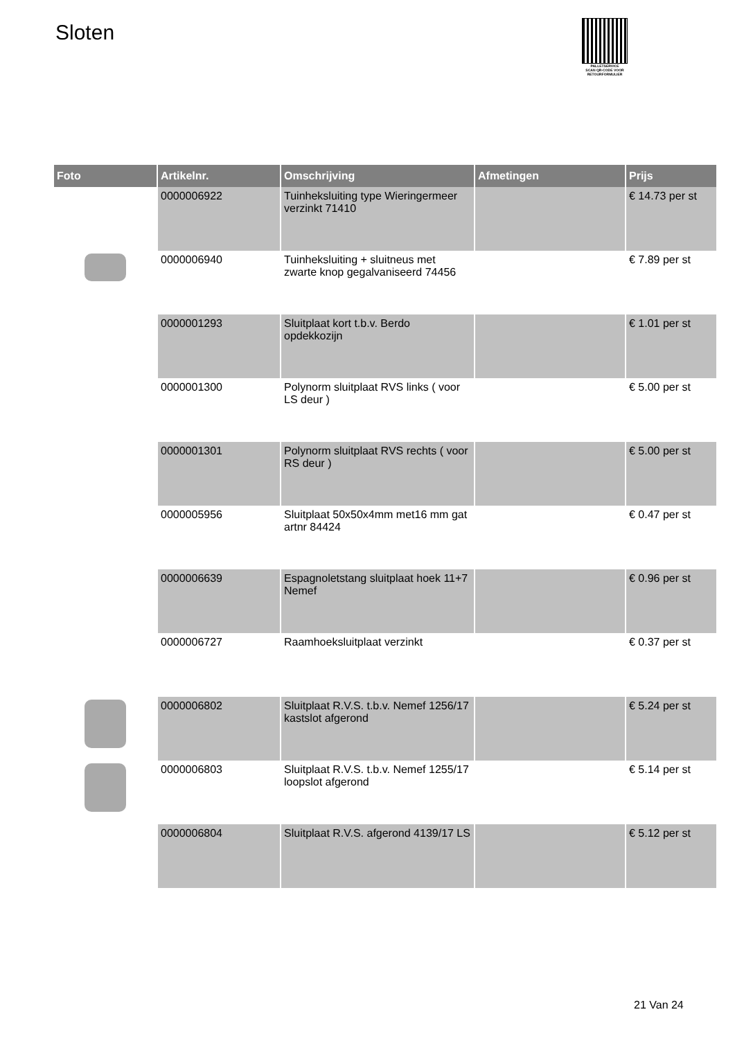Sloten
PALLETSERVICE
SCAN QR-CODE VOOR RETOURFORMULIER
| Foto | Artikelnr. | Omschrijving | Afmetingen | Prijs |
| --- | --- | --- | --- | --- |
| | 0000006922 | Tuinheksluiting type Wieringermeer verzinkt 71410 | | € 14.73 per st |
| | 0000006940 | Tuinheksluiting + sluitneus met zwarte knop gegalvaniseerd 74456 | | € 7.89 per st |
| | 0000001293 | Sluitplaat kort t.b.v. Berdo opdekkozijn | | € 1.01 per st |
| | 0000001300 | Polynorm sluitplaat RVS links ( voor LS deur ) | | € 5.00 per st |
| | 0000001301 | Polynorm sluitplaat RVS rechts ( voor RS deur ) | | € 5.00 per st |
| | 0000005956 | Sluitplaat 50x50x4mm met16 mm gat artnr 84424 | | € 0.47 per st |
| | 0000006639 | Espagnoletstang sluitplaat hoek 11+7 Nemef | | € 0.96 per st |
| | 0000006727 | Raamhoeksluitplaat verzinkt | | € 0.37 per st |
| | 0000006802 | Sluitplaat R.V.S. t.b.v. Nemef 1256/17 kastslot afgerond | | € 5.24 per st |
| | 0000006803 | Sluitplaat R.V.S. t.b.v. Nemef 1255/17 loopslot afgerond | | € 5.14 per st |
| | 0000006804 | Sluitplaat R.V.S. afgerond 4139/17 LS | | € 5.12 per st |
21 Van 24